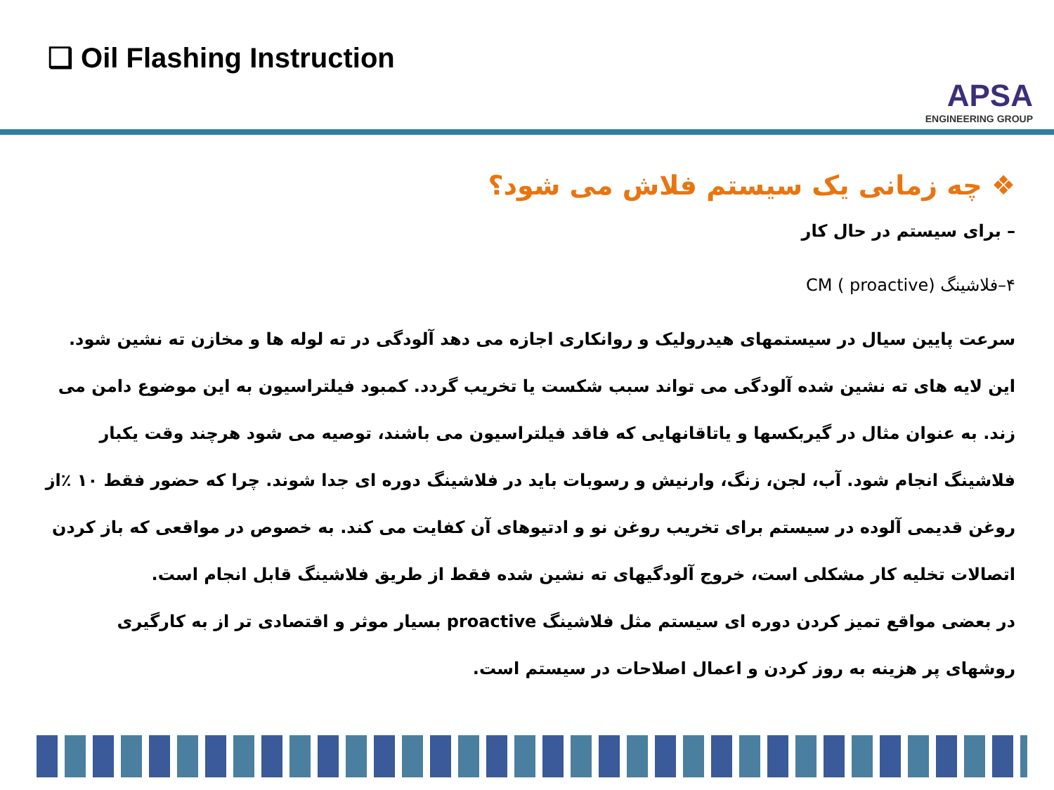❑ Oil Flashing Instruction
APSA
ENGINEERING GROUP
❖ چه زمانی یک سیستم فلاش می شود؟
– برای سیستم در حال کار
۴–فلاشینگ CM ( proactive)
سرعت پایین سیال در سیستمهای هیدرولیک و روانکاری اجازه می دهد آلودگی در ته لوله ها و مخازن ته نشین شود. این لایه های ته نشین شده آلودگی می تواند سبب شکست یا تخریب گردد. کمبود فیلتراسیون به این موضوع دامن می زند. به عنوان مثال در گیربکسها و یاتاقانهایی که فاقد فیلتراسیون می باشند، توصیه می شود هرچند وقت یکبار فلاشینگ انجام شود. آب، لجن، زنگ، وارنیش و رسوبات باید در فلاشینگ دوره ای جدا شوند. چرا که حضور فقط ۱۰ ٪از روغن قدیمی آلوده در سیستم برای تخریب روغن نو و ادتیوهای آن کفایت می کند. به خصوص در مواقعی که باز کردن اتصالات تخلیه کار مشکلی است، خروج آلودگیهای ته نشین شده فقط از طریق فلاشینگ قابل انجام است.
در بعضی مواقع تمیز کردن دوره ای سیستم مثل فلاشینگ proactive بسیار موثر و اقتصادی تر از به کارگیری روشهای پر هزینه به روز کردن و اعمال اصلاحات در سیستم است.